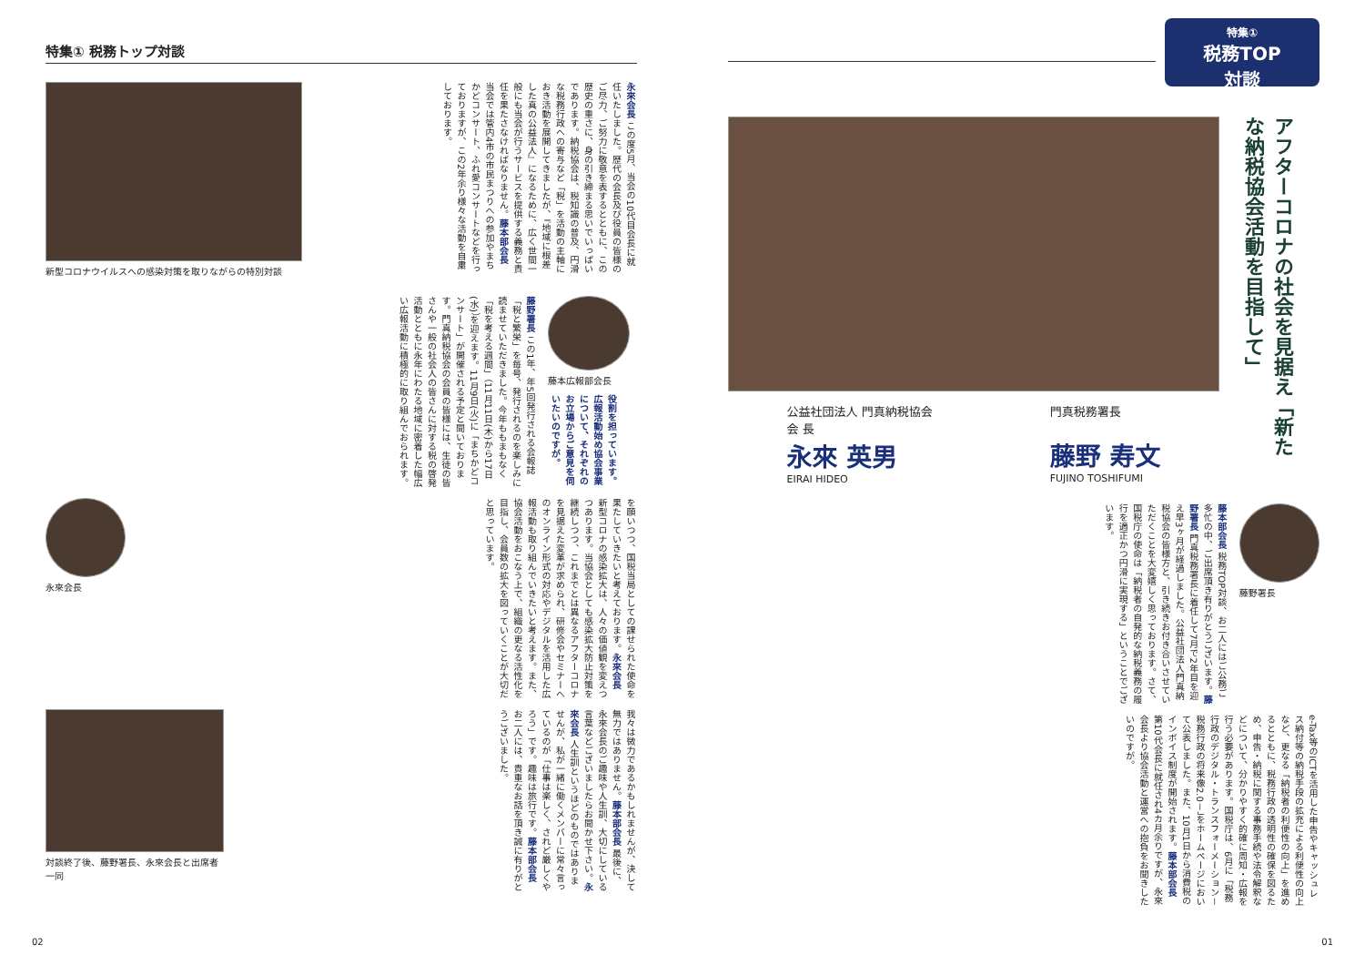特集① 税務トップ対談
新型コロナウイルスへの感染対策を取りながらの特別対談
永來会長 この度5月、当会の10代目会長に就任いたしました。歴代の会長及び役員の皆様のご尽力、ご努力に敬意を表するとともに、この歴史の重さに、身の引き締まる思いでいっぱいであります。納税協会は、税知識の普及、円滑な税務行政への寄与など「税」を活動の主軸におき活動を展開してきましたが、『地域に根差した真の公益法人』になるために、広く世間一般にも当会が行うサービスを提供する義務と責任を果たさなければなりません。藤本部会長 当会では管内4市の市民まつりへの参加やまちかどコンサート、ふれ愛コンサートなどを行っておりますが、この2年余り様々な活動を自粛しております。
藤野署長 この1年、年5回発行される会報誌「税と繁栄」を毎号、発行されるのを楽しみに読ませていただきました。今年ももまもなく「税を考える週間」（11月11日(木)から17日(水)）を迎えます。11月9日(火)に「まちかどコンサート」が開催される予定と聞いております。門真納税協会の会員の皆様には、生徒の皆さんや一般の社会人の皆さんに対する税の啓発活動とともに永年にわたる地域に密着した幅広い広報活動に積極的に取り組んでおられます。
藤本広報部会長
役割を担っています。広報活動始め協会事業について、それぞれのお立場からご意見を伺いたいのですが。
永來会長
を願いつつ、国税当局としての課せられた使命を果たしていきたいと考えております。永來会長 新型コロナの感染拡大は、人々の価値観を変えつつあります。当協会としても感染拡大防止対策を継続しつつ、これまでとは異なるアフターコロナを見据えた変革が求められ、研修会やセミナーへのオンライン形式の対応やデジタルを活用した広報活動も取り組んでいきたいと考えます。また、協会活動をおこなう上で、組織の更なる活性化を目指し、会員数の拡大を図っていくことが大切だと思っています。
対談終了後、藤野署長、永來会長と出席者一同
我々は微力であるかもしれませんが、決して無力ではありません。藤本部会長 最後に、永來会長のご趣味や人生訓、大切にしている言葉などございましたらお聞かせ下さい。永來会長 人生訓というほどのものではありませんが、私が一緒に働くメンバーに常々言っているのが「仕事は楽しく、されど厳しくやろう」です。趣味は旅行です。藤本部会長 お二人には、貴重なお話を頂き誠に有りがとうございました。
02
特集①
税務TOP
対談
公益社団法人 門真納税協会
会 長
永來 英男
EIRAI HIDEO
門真税務署長
藤野 寿文
FUJINO TOSHIFUMI
アフターコロナの社会を見据え「新たな納税協会活動を目指して」
藤本部会長 税務TOP対談、お二人にはご公務ご多忙の中、ご出席頂き有りがとうございます。藤野署長 門真税務署長に着任して7月で2年目を迎え早3ヶ月が経過しました。公益社団法人門真納税協会の皆様方と、引き続きお付き合いさせていただくことを大変嬉しく思っております。さて、国税庁の使命は「納税者の自発的な納税義務の履行を適正かつ円滑に実現する」ということでございます。
藤野署長
e-Tax等のICTを活用した申告やキャッシュレス納付等の納税手段の拡充による利便性の向上など、更なる「納税者の利便性の向上」を進めるとともに、税務行政の透明性の確保を図るため、申告・納税に関する事務手続や法令解釈などについて、分かりやすく的確に周知・広報を行う必要があります。国税庁は、6月に「税務行政のデジタル・トランスフォーメーション－税務行政の将来像2.0－」をホームページにおいて公表しました。また、10月1日から消費税のインボイス制度が開始されます。藤本部会長 第10代会長に就任され4カ月余りですが、永來会長より協会活動と運営への抱負をお聞きしたいのですが。
01